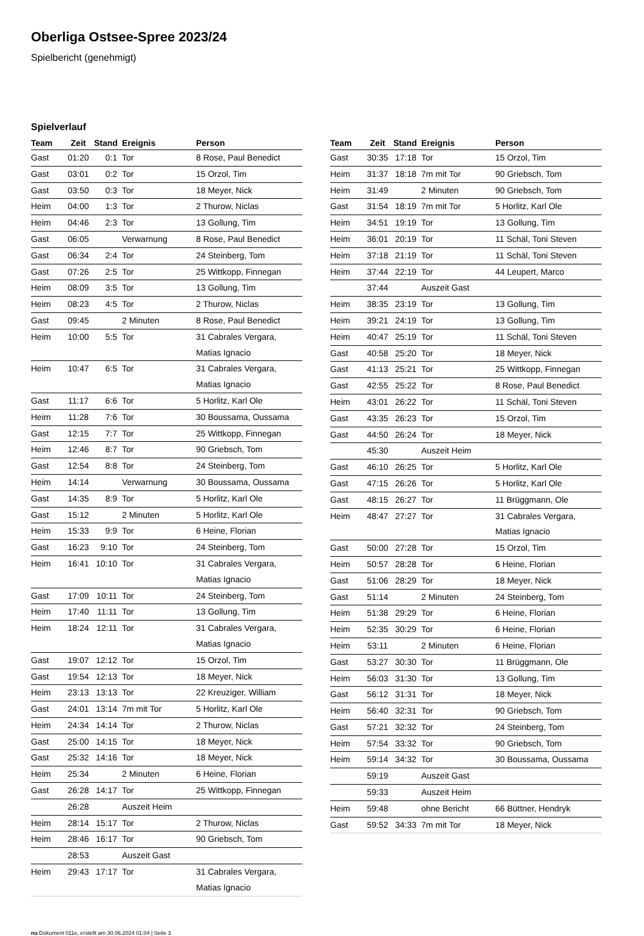Oberliga Ostsee-Spree 2023/24
Spielbericht (genehmigt)
Spielverlauf
| Team | Zeit | Stand | Ereignis | Person |
| --- | --- | --- | --- | --- |
| Gast | 01:20 | 0:1 | Tor | 8 Rose, Paul Benedict |
| Gast | 03:01 | 0:2 | Tor | 15 Orzol, Tim |
| Gast | 03:50 | 0:3 | Tor | 18 Meyer, Nick |
| Heim | 04:00 | 1:3 | Tor | 2 Thurow, Niclas |
| Heim | 04:46 | 2:3 | Tor | 13 Gollung, Tim |
| Gast | 06:05 | | Verwarnung | 8 Rose, Paul Benedict |
| Gast | 06:34 | 2:4 | Tor | 24 Steinberg, Tom |
| Gast | 07:26 | 2:5 | Tor | 25 Wittkopp, Finnegan |
| Heim | 08:09 | 3:5 | Tor | 13 Gollung, Tim |
| Heim | 08:23 | 4:5 | Tor | 2 Thurow, Niclas |
| Gast | 09:45 | | 2 Minuten | 8 Rose, Paul Benedict |
| Heim | 10:00 | 5:5 | Tor | 31 Cabrales Vergara, Matias Ignacio |
| Heim | 10:47 | 6:5 | Tor | 31 Cabrales Vergara, Matias Ignacio |
| Gast | 11:17 | 6:6 | Tor | 5 Horlitz, Karl Ole |
| Heim | 11:28 | 7:6 | Tor | 30 Boussama, Oussama |
| Gast | 12:15 | 7:7 | Tor | 25 Wittkopp, Finnegan |
| Heim | 12:46 | 8:7 | Tor | 90 Griebsch, Tom |
| Gast | 12:54 | 8:8 | Tor | 24 Steinberg, Tom |
| Heim | 14:14 | | Verwarnung | 30 Boussama, Oussama |
| Gast | 14:35 | 8:9 | Tor | 5 Horlitz, Karl Ole |
| Gast | 15:12 | | 2 Minuten | 5 Horlitz, Karl Ole |
| Heim | 15:33 | 9:9 | Tor | 6 Heine, Florian |
| Gast | 16:23 | 9:10 | Tor | 24 Steinberg, Tom |
| Heim | 16:41 | 10:10 | Tor | 31 Cabrales Vergara, Matias Ignacio |
| Gast | 17:09 | 10:11 | Tor | 24 Steinberg, Tom |
| Heim | 17:40 | 11:11 | Tor | 13 Gollung, Tim |
| Heim | 18:24 | 12:11 | Tor | 31 Cabrales Vergara, Matias Ignacio |
| Gast | 19:07 | 12:12 | Tor | 15 Orzol, Tim |
| Gast | 19:54 | 12:13 | Tor | 18 Meyer, Nick |
| Heim | 23:13 | 13:13 | Tor | 22 Kreuziger, William |
| Gast | 24:01 | 13:14 | 7m mit Tor | 5 Horlitz, Karl Ole |
| Heim | 24:34 | 14:14 | Tor | 2 Thurow, Niclas |
| Gast | 25:00 | 14:15 | Tor | 18 Meyer, Nick |
| Gast | 25:32 | 14:16 | Tor | 18 Meyer, Nick |
| Heim | 25:34 | | 2 Minuten | 6 Heine, Florian |
| Gast | 26:28 | 14:17 | Tor | 25 Wittkopp, Finnegan |
| | 26:28 | | Auszeit Heim | |
| Heim | 28:14 | 15:17 | Tor | 2 Thurow, Niclas |
| Heim | 28:46 | 16:17 | Tor | 90 Griebsch, Tom |
| | 28:53 | | Auszeit Gast | |
| Heim | 29:43 | 17:17 | Tor | 31 Cabrales Vergara, Matias Ignacio |
| Team | Zeit | Stand | Ereignis | Person |
| --- | --- | --- | --- | --- |
| Gast | 30:35 | 17:18 | Tor | 15 Orzol, Tim |
| Heim | 31:37 | 18:18 | 7m mit Tor | 90 Griebsch, Tom |
| Heim | 31:49 | | 2 Minuten | 90 Griebsch, Tom |
| Gast | 31:54 | 18:19 | 7m mit Tor | 5 Horlitz, Karl Ole |
| Heim | 34:51 | 19:19 | Tor | 13 Gollung, Tim |
| Heim | 36:01 | 20:19 | Tor | 11 Schäl, Toni Steven |
| Heim | 37:18 | 21:19 | Tor | 11 Schäl, Toni Steven |
| Heim | 37:44 | 22:19 | Tor | 44 Leupert, Marco |
| | 37:44 | | Auszeit Gast | |
| Heim | 38:35 | 23:19 | Tor | 13 Gollung, Tim |
| Heim | 39:21 | 24:19 | Tor | 13 Gollung, Tim |
| Heim | 40:47 | 25:19 | Tor | 11 Schäl, Toni Steven |
| Gast | 40:58 | 25:20 | Tor | 18 Meyer, Nick |
| Gast | 41:13 | 25:21 | Tor | 25 Wittkopp, Finnegan |
| Gast | 42:55 | 25:22 | Tor | 8 Rose, Paul Benedict |
| Heim | 43:01 | 26:22 | Tor | 11 Schäl, Toni Steven |
| Gast | 43:35 | 26:23 | Tor | 15 Orzol, Tim |
| Gast | 44:50 | 26:24 | Tor | 18 Meyer, Nick |
| | 45:30 | | Auszeit Heim | |
| Gast | 46:10 | 26:25 | Tor | 5 Horlitz, Karl Ole |
| Gast | 47:15 | 26:26 | Tor | 5 Horlitz, Karl Ole |
| Gast | 48:15 | 26:27 | Tor | 11 Brüggmann, Ole |
| Heim | 48:47 | 27:27 | Tor | 31 Cabrales Vergara, Matias Ignacio |
| Gast | 50:00 | 27:28 | Tor | 15 Orzol, Tim |
| Heim | 50:57 | 28:28 | Tor | 6 Heine, Florian |
| Gast | 51:06 | 28:29 | Tor | 18 Meyer, Nick |
| Gast | 51:14 | | 2 Minuten | 24 Steinberg, Tom |
| Heim | 51:38 | 29:29 | Tor | 6 Heine, Florian |
| Heim | 52:35 | 30:29 | Tor | 6 Heine, Florian |
| Heim | 53:11 | | 2 Minuten | 6 Heine, Florian |
| Gast | 53:27 | 30:30 | Tor | 11 Brüggmann, Ole |
| Heim | 56:03 | 31:30 | Tor | 13 Gollung, Tim |
| Gast | 56:12 | 31:31 | Tor | 18 Meyer, Nick |
| Heim | 56:40 | 32:31 | Tor | 90 Griebsch, Tom |
| Gast | 57:21 | 32:32 | Tor | 24 Steinberg, Tom |
| Heim | 57:54 | 33:32 | Tor | 90 Griebsch, Tom |
| Heim | 59:14 | 34:32 | Tor | 30 Boussama, Oussama |
| | 59:19 | | Auszeit Gast | |
| | 59:33 | | Auszeit Heim | |
| Heim | 59:48 | | ohne Bericht | 66 Büttner, Hendryk |
| Gast | 59:52 | 34:33 | 7m mit Tor | 18 Meyer, Nick |
nu.Dokument 011e, erstellt am 30.06.2024 01:04 | Seite 3